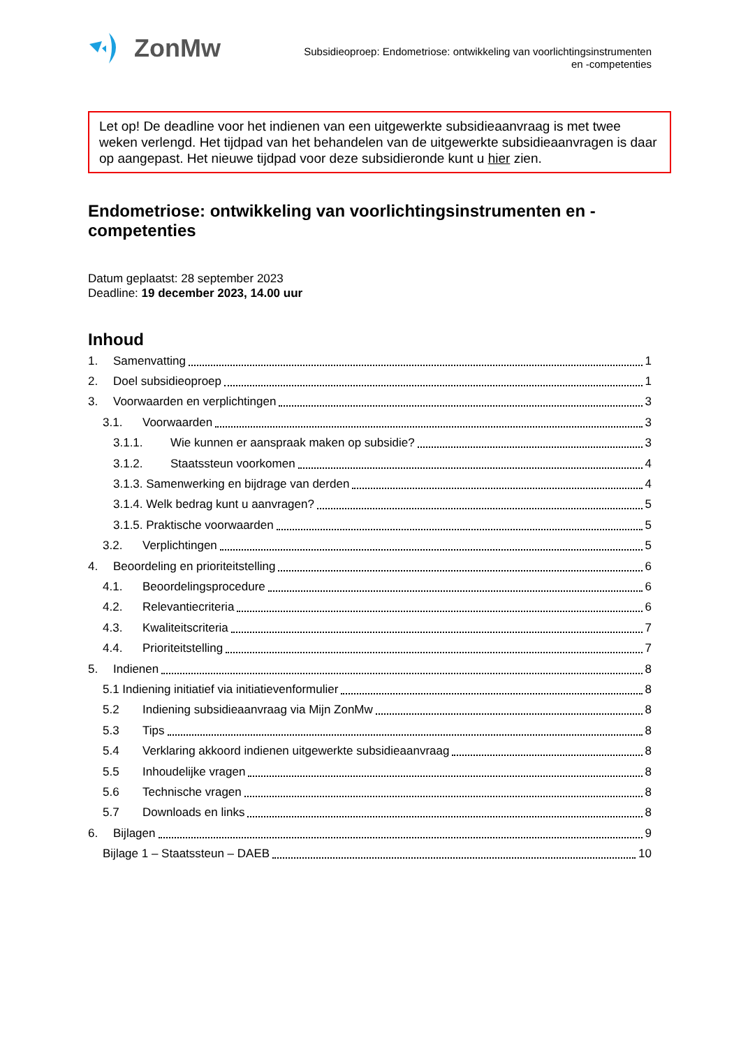ZonMw
Subsidieoproep: Endometriose: ontwikkeling van voorlichtingsinstrumenten
en -competenties
Let op! De deadline voor het indienen van een uitgewerkte subsidieaanvraag is met twee weken verlengd. Het tijdpad van het behandelen van de uitgewerkte subsidieaanvragen is daar op aangepast. Het nieuwe tijdpad voor deze subsidieronde kunt u hier zien.
Endometriose: ontwikkeling van voorlichtingsinstrumenten en -competenties
Datum geplaatst: 28 september 2023
Deadline: 19 december 2023, 14.00 uur
Inhoud
1. Samenvatting 1
2. Doel subsidieoproep 1
3. Voorwaarden en verplichtingen 3
3.1. Voorwaarden 3
3.1.1. Wie kunnen er aanspraak maken op subsidie? 3
3.1.2. Staatssteun voorkomen 4
3.1.3. Samenwerking en bijdrage van derden 4
3.1.4. Welk bedrag kunt u aanvragen? 5
3.1.5. Praktische voorwaarden 5
3.2. Verplichtingen 5
4. Beoordeling en prioriteitstelling 6
4.1. Beoordelingsprocedure 6
4.2. Relevantiecriteria 6
4.3. Kwaliteitscriteria 7
4.4. Prioriteitstelling 7
5. Indienen 8
5.1 Indiening initiatief via initiatievenformulier 8
5.2 Indiening subsidieaanvraag via Mijn ZonMw 8
5.3 Tips 8
5.4 Verklaring akkoord indienen uitgewerkte subsidieaanvraag 8
5.5 Inhoudelijke vragen 8
5.6 Technische vragen 8
5.7 Downloads en links 8
6. Bijlagen 9
Bijlage 1 – Staatssteun – DAEB 10